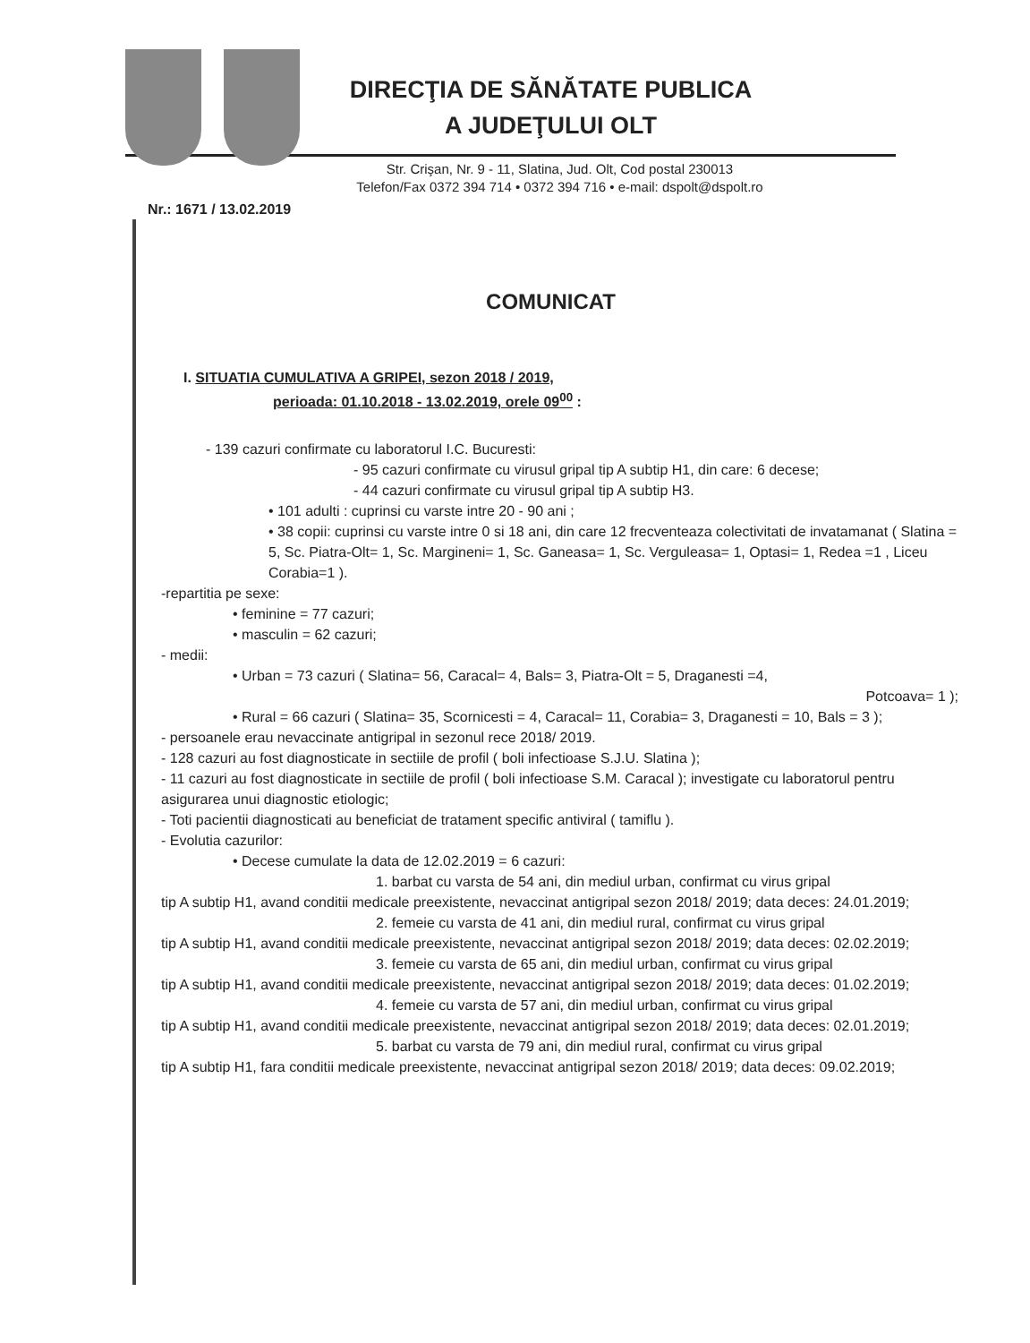DIRECŢIA DE SĂNĂTATE PUBLICA
A JUDEŢULUI OLT
Str. Crişan, Nr. 9 - 11, Slatina, Jud. Olt, Cod postal 230013
Telefon/Fax 0372 394 714 • 0372 394 716 • e-mail: dspolt@dspolt.ro
Nr.: 1671 / 13.02.2019
COMUNICAT
I. SITUATIA CUMULATIVA A GRIPEI, sezon 2018 / 2019,
perioada: 01.10.2018 - 13.02.2019, orele 09<sup>00</sup> :
- 139 cazuri confirmate cu laboratorul I.C. Bucuresti:
- 95 cazuri confirmate cu virusul gripal tip A subtip H1, din care: 6 decese;
- 44 cazuri confirmate cu virusul gripal tip A subtip H3.
• 101 adulti : cuprinsi cu varste intre 20 - 90 ani ;
• 38 copii: cuprinsi cu varste intre 0 si 18 ani, din care 12 frecventeaza colectivitati de invatamanat ( Slatina = 5, Sc. Piatra-Olt= 1, Sc. Margineni= 1, Sc. Ganeasa= 1, Sc. Verguleasa= 1, Optasi= 1, Redea =1 , Liceu Corabia=1 ).
-repartitia pe sexe:
• feminine = 77 cazuri;
• masculin = 62 cazuri;
- medii:
• Urban = 73 cazuri ( Slatina= 56, Caracal= 4, Bals= 3, Piatra-Olt = 5, Draganesti =4,
Potcoava= 1 );
• Rural = 66 cazuri ( Slatina= 35, Scornicesti = 4, Caracal= 11, Corabia= 3, Draganesti = 10, Bals = 3 );
- persoanele erau nevaccinate antigripal in sezonul rece 2018/ 2019.
- 128 cazuri au fost diagnosticate in sectiile de profil ( boli infectioase S.J.U. Slatina );
- 11 cazuri au fost diagnosticate in sectiile de profil ( boli infectioase S.M. Caracal ); investigate cu laboratorul pentru asigurarea unui diagnostic etiologic;
- Toti pacientii diagnosticati au beneficiat de tratament specific antiviral ( tamiflu ).
- Evolutia cazurilor:
• Decese cumulate la data de 12.02.2019 = 6 cazuri:
1. barbat cu varsta de 54 ani, din mediul urban, confirmat cu virus gripal
tip A subtip H1, avand conditii medicale preexistente, nevaccinat antigripal sezon 2018/ 2019; data deces: 24.01.2019;
2. femeie cu varsta de 41 ani, din mediul rural, confirmat cu virus gripal
tip A subtip H1, avand conditii medicale preexistente, nevaccinat antigripal sezon 2018/ 2019; data deces: 02.02.2019;
3. femeie cu varsta de 65 ani, din mediul urban, confirmat cu virus gripal
tip A subtip H1, avand conditii medicale preexistente, nevaccinat antigripal sezon 2018/ 2019; data deces: 01.02.2019;
4. femeie cu varsta de 57 ani, din mediul urban, confirmat cu virus gripal
tip A subtip H1, avand conditii medicale preexistente, nevaccinat antigripal sezon 2018/ 2019; data deces: 02.01.2019;
5. barbat cu varsta de 79 ani, din mediul rural, confirmat cu virus gripal
tip A subtip H1, fara conditii medicale preexistente, nevaccinat antigripal sezon 2018/ 2019; data deces: 09.02.2019;